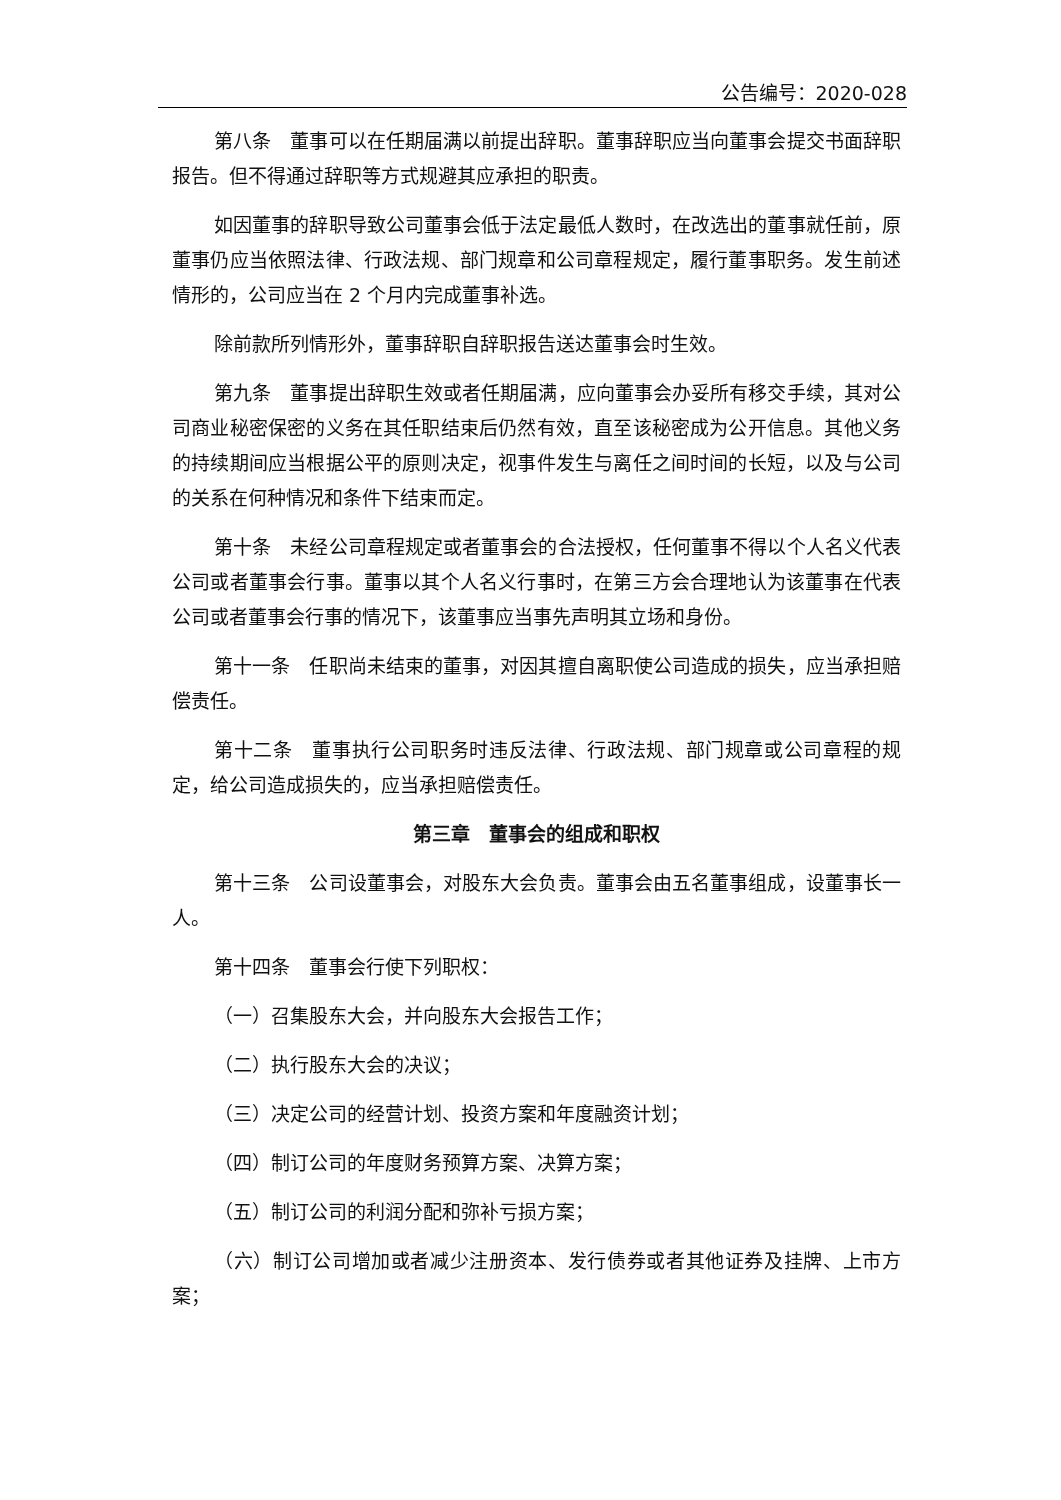公告编号：2020-028
第八条　董事可以在任期届满以前提出辞职。董事辞职应当向董事会提交书面辞职报告。但不得通过辞职等方式规避其应承担的职责。
如因董事的辞职导致公司董事会低于法定最低人数时，在改选出的董事就任前，原董事仍应当依照法律、行政法规、部门规章和公司章程规定，履行董事职务。发生前述情形的，公司应当在 2 个月内完成董事补选。
除前款所列情形外，董事辞职自辞职报告送达董事会时生效。
第九条　董事提出辞职生效或者任期届满，应向董事会办妥所有移交手续，其对公司商业秘密保密的义务在其任职结束后仍然有效，直至该秘密成为公开信息。其他义务的持续期间应当根据公平的原则决定，视事件发生与离任之间时间的长短，以及与公司的关系在何种情况和条件下结束而定。
第十条　未经公司章程规定或者董事会的合法授权，任何董事不得以个人名义代表公司或者董事会行事。董事以其个人名义行事时，在第三方会合理地认为该董事在代表公司或者董事会行事的情况下，该董事应当事先声明其立场和身份。
第十一条　任职尚未结束的董事，对因其擅自离职使公司造成的损失，应当承担赔偿责任。
第十二条　董事执行公司职务时违反法律、行政法规、部门规章或公司章程的规定，给公司造成损失的，应当承担赔偿责任。
第三章　董事会的组成和职权
第十三条　公司设董事会，对股东大会负责。董事会由五名董事组成，设董事长一人。
第十四条　董事会行使下列职权：
（一）召集股东大会，并向股东大会报告工作；
（二）执行股东大会的决议；
（三）决定公司的经营计划、投资方案和年度融资计划；
（四）制订公司的年度财务预算方案、决算方案；
（五）制订公司的利润分配和弥补亏损方案；
（六）制订公司增加或者减少注册资本、发行债券或者其他证券及挂牌、上市方案；